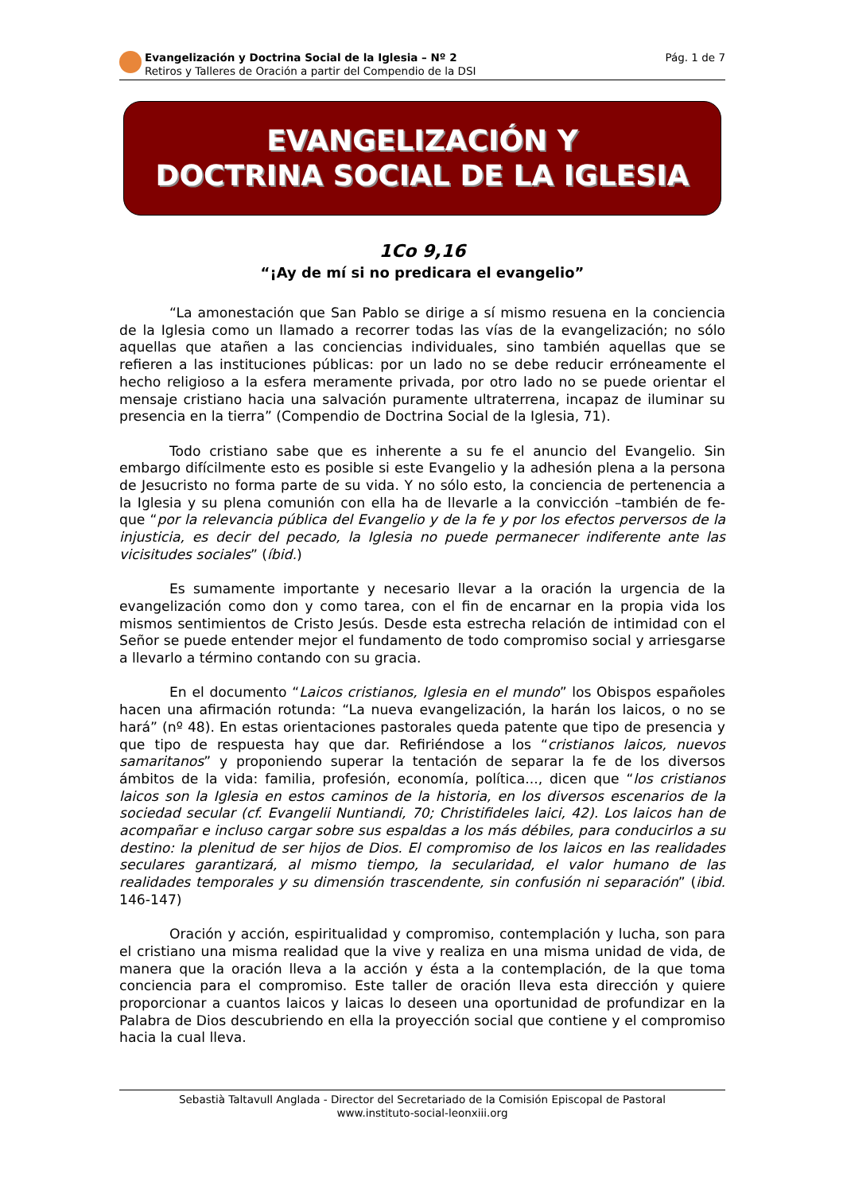Evangelización y Doctrina Social de la Iglesia – Nº 2
Retiros y Talleres de Oración a partir del Compendio de la DSI
Pág. 1 de 7
EVANGELIZACIÓN Y
DOCTRINA SOCIAL DE LA IGLESIA
1Co 9,16
“¡Ay de mí si no predicara el evangelio”
“La amonestación que San Pablo se dirige a sí mismo resuena en la conciencia de la Iglesia como un llamado a recorrer todas las vías de la evangelización; no sólo aquellas que atañen a las conciencias individuales, sino también aquellas que se refieren a las instituciones públicas: por un lado no se debe reducir erróneamente el hecho religioso a la esfera meramente privada, por otro lado no se puede orientar el mensaje cristiano hacia una salvación puramente ultraterrena, incapaz de iluminar su presencia en la tierra” (Compendio de Doctrina Social de la Iglesia, 71).
Todo cristiano sabe que es inherente a su fe el anuncio del Evangelio. Sin embargo difícilmente esto es posible si este Evangelio y la adhesión plena a la persona de Jesucristo no forma parte de su vida. Y no sólo esto, la conciencia de pertenencia a la Iglesia y su plena comunión con ella ha de llevarle a la convicción –también de fe- que “por la relevancia pública del Evangelio y de la fe y por los efectos perversos de la injusticia, es decir del pecado, la Iglesia no puede permanecer indiferente ante las vicisitudes sociales” (íbid.)
Es sumamente importante y necesario llevar a la oración la urgencia de la evangelización como don y como tarea, con el fin de encarnar en la propia vida los mismos sentimientos de Cristo Jesús. Desde esta estrecha relación de intimidad con el Señor se puede entender mejor el fundamento de todo compromiso social y arriesgarse a llevarlo a término contando con su gracia.
En el documento “Laicos cristianos, Iglesia en el mundo” los Obispos españoles hacen una afirmación rotunda: “La nueva evangelización, la harán los laicos, o no se hará” (nº 48). En estas orientaciones pastorales queda patente que tipo de presencia y que tipo de respuesta hay que dar. Refiriéndose a los “cristianos laicos, nuevos samaritanos” y proponiendo superar la tentación de separar la fe de los diversos ámbitos de la vida: familia, profesión, economía, política..., dicen que “los cristianos laicos son la Iglesia en estos caminos de la historia, en los diversos escenarios de la sociedad secular (cf. Evangelii Nuntiandi, 70; Christifideles laici, 42). Los laicos han de acompañar e incluso cargar sobre sus espaldas a los más débiles, para conducirlos a su destino: la plenitud de ser hijos de Dios. El compromiso de los laicos en las realidades seculares garantizará, al mismo tiempo, la secularidad, el valor humano de las realidades temporales y su dimensión trascendente, sin confusión ni separación” (ibid. 146-147)
Oración y acción, espiritualidad y compromiso, contemplación y lucha, son para el cristiano una misma realidad que la vive y realiza en una misma unidad de vida, de manera que la oración lleva a la acción y ésta a la contemplación, de la que toma conciencia para el compromiso. Este taller de oración lleva esta dirección y quiere proporcionar a cuantos laicos y laicas lo deseen una oportunidad de profundizar en la Palabra de Dios descubriendo en ella la proyección social que contiene y el compromiso hacia la cual lleva.
Sebastià Taltavull Anglada - Director del Secretariado de la Comisión Episcopal de Pastoral
www.instituto-social-leonxiii.org